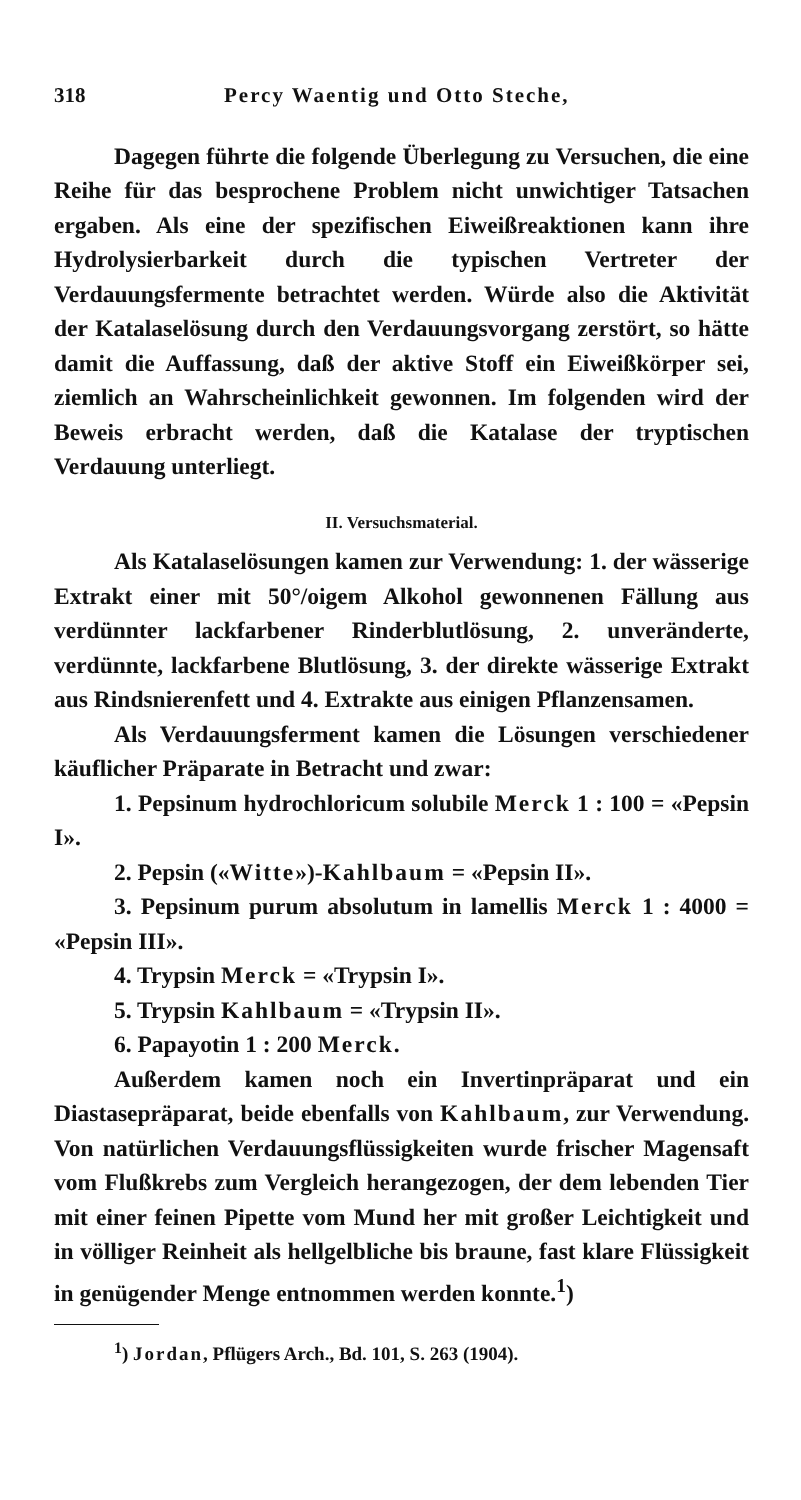318 Percy Waentig und Otto Steche,
Dagegen führte die folgende Überlegung zu Versuchen, die eine Reihe für das besprochene Problem nicht unwichtiger Tatsachen ergaben. Als eine der spezifischen Eiweißreaktionen kann ihre Hydrolysierbarkeit durch die typischen Vertreter der Verdauungsfermente betrachtet werden. Würde also die Aktivität der Katalaselösung durch den Verdauungsvorgang zerstört, so hätte damit die Auffassung, daß der aktive Stoff ein Eiweißkörper sei, ziemlich an Wahrscheinlichkeit gewonnen. Im folgenden wird der Beweis erbracht werden, daß die Katalase der tryptischen Verdauung unterliegt.
II. Versuchsmaterial.
Als Katalaselösungen kamen zur Verwendung: 1. der wässerige Extrakt einer mit 50°/oigem Alkohol gewonnenen Fällung aus verdünnter lackfarbener Rinderblutlösung, 2. unveränderte, verdünnte, lackfarbene Blutlösung, 3. der direkte wässerige Extrakt aus Rindsnierenfett und 4. Extrakte aus einigen Pflanzensamen.
Als Verdauungsferment kamen die Lösungen verschiedener käuflicher Präparate in Betracht und zwar:
1. Pepsinum hydrochloricum solubile Merck 1 : 100 = «Pepsin I».
2. Pepsin («Witte»)-Kahlbaum = «Pepsin II».
3. Pepsinum purum absolutum in lamellis Merck 1 : 4000 = «Pepsin III».
4. Trypsin Merck = «Trypsin I».
5. Trypsin Kahlbaum = «Trypsin II».
6. Papayotin 1 : 200 Merck.
Außerdem kamen noch ein Invertinpräparat und ein Diastasepräparat, beide ebenfalls von Kahlbaum, zur Verwendung. Von natürlichen Verdauungsflüssigkeiten wurde frischer Magensaft vom Flußkrebs zum Vergleich herangezogen, der dem lebenden Tier mit einer feinen Pipette vom Mund her mit großer Leichtigkeit und in völliger Reinheit als hellgelbliche bis braune, fast klare Flüssigkeit in genügender Menge entnommen werden konnte.<sup>1</sup>)
<sup>1</sup>) Jordan, Pflügers Arch., Bd. 101, S. 263 (1904).